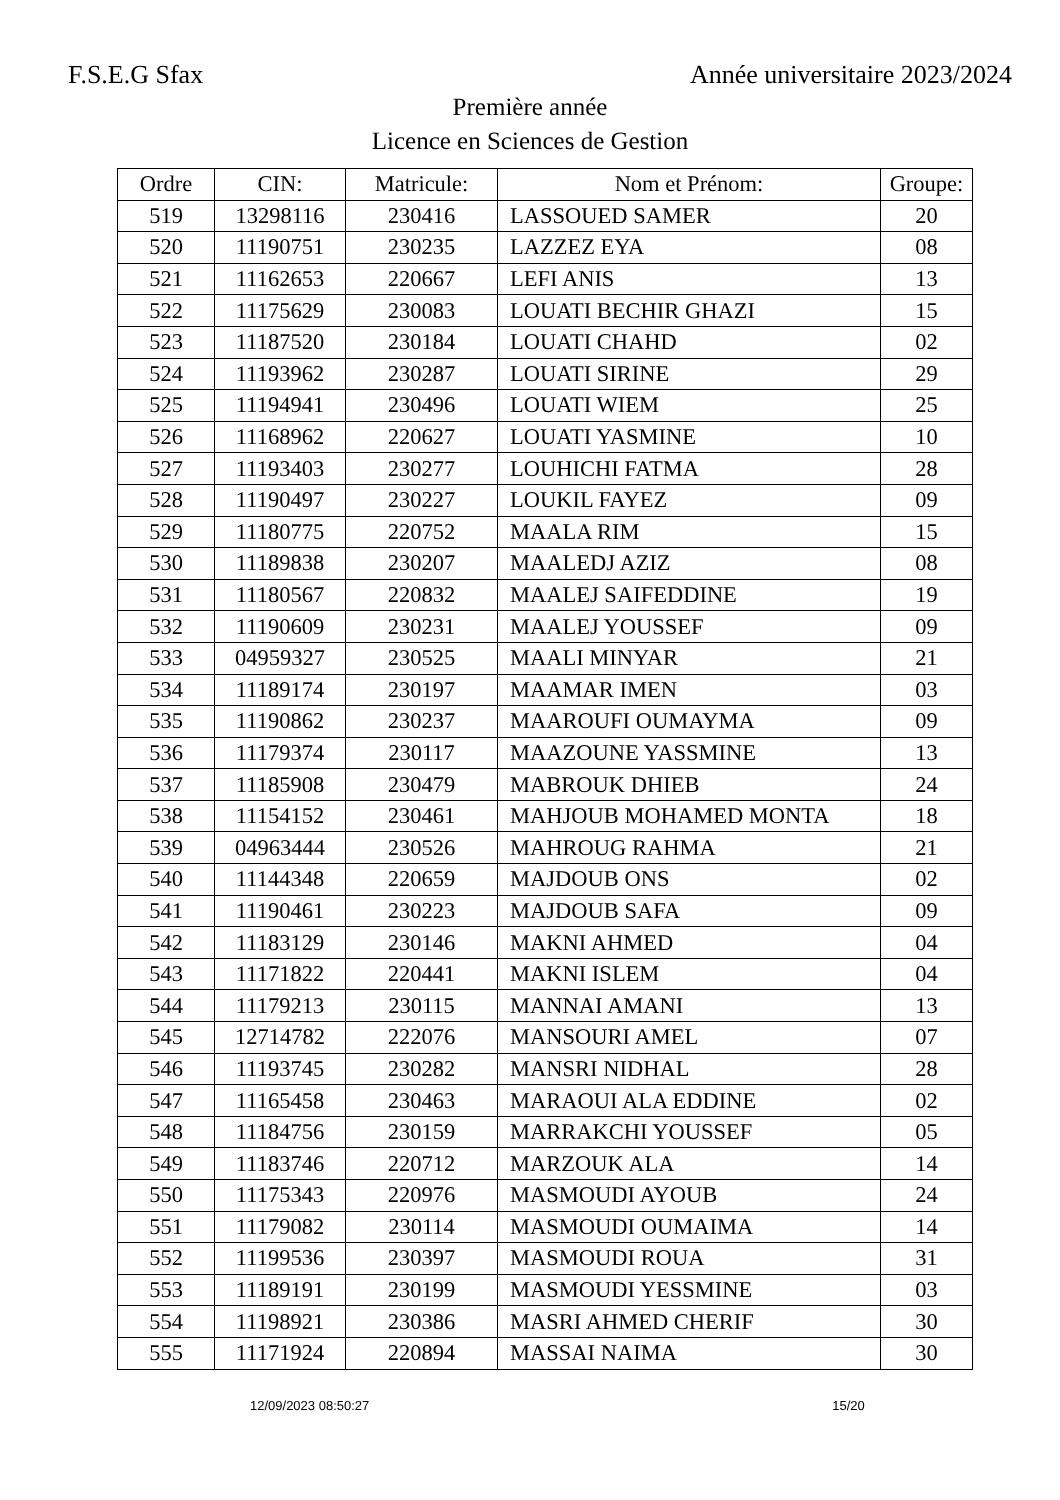F.S.E.G Sfax Année universitaire 2023/2024
Première année
Licence en Sciences de Gestion
| Ordre | CIN: | Matricule: | Nom et Prénom: | Groupe: |
| --- | --- | --- | --- | --- |
| 519 | 13298116 | 230416 | LASSOUED SAMER | 20 |
| 520 | 11190751 | 230235 | LAZZEZ EYA | 08 |
| 521 | 11162653 | 220667 | LEFI ANIS | 13 |
| 522 | 11175629 | 230083 | LOUATI BECHIR GHAZI | 15 |
| 523 | 11187520 | 230184 | LOUATI CHAHD | 02 |
| 524 | 11193962 | 230287 | LOUATI SIRINE | 29 |
| 525 | 11194941 | 230496 | LOUATI WIEM | 25 |
| 526 | 11168962 | 220627 | LOUATI YASMINE | 10 |
| 527 | 11193403 | 230277 | LOUHICHI FATMA | 28 |
| 528 | 11190497 | 230227 | LOUKIL FAYEZ | 09 |
| 529 | 11180775 | 220752 | MAALA RIM | 15 |
| 530 | 11189838 | 230207 | MAALEDJ AZIZ | 08 |
| 531 | 11180567 | 220832 | MAALEJ SAIFEDDINE | 19 |
| 532 | 11190609 | 230231 | MAALEJ YOUSSEF | 09 |
| 533 | 04959327 | 230525 | MAALI MINYAR | 21 |
| 534 | 11189174 | 230197 | MAAMAR IMEN | 03 |
| 535 | 11190862 | 230237 | MAAROUFI OUMAYMA | 09 |
| 536 | 11179374 | 230117 | MAAZOUNE YASSMINE | 13 |
| 537 | 11185908 | 230479 | MABROUK DHIEB | 24 |
| 538 | 11154152 | 230461 | MAHJOUB MOHAMED MONTA | 18 |
| 539 | 04963444 | 230526 | MAHROUG RAHMA | 21 |
| 540 | 11144348 | 220659 | MAJDOUB ONS | 02 |
| 541 | 11190461 | 230223 | MAJDOUB SAFA | 09 |
| 542 | 11183129 | 230146 | MAKNI AHMED | 04 |
| 543 | 11171822 | 220441 | MAKNI ISLEM | 04 |
| 544 | 11179213 | 230115 | MANNAI AMANI | 13 |
| 545 | 12714782 | 222076 | MANSOURI AMEL | 07 |
| 546 | 11193745 | 230282 | MANSRI NIDHAL | 28 |
| 547 | 11165458 | 230463 | MARAOUI ALA EDDINE | 02 |
| 548 | 11184756 | 230159 | MARRAKCHI YOUSSEF | 05 |
| 549 | 11183746 | 220712 | MARZOUK ALA | 14 |
| 550 | 11175343 | 220976 | MASMOUDI AYOUB | 24 |
| 551 | 11179082 | 230114 | MASMOUDI OUMAIMA | 14 |
| 552 | 11199536 | 230397 | MASMOUDI ROUA | 31 |
| 553 | 11189191 | 230199 | MASMOUDI YESSMINE | 03 |
| 554 | 11198921 | 230386 | MASRI AHMED CHERIF | 30 |
| 555 | 11171924 | 220894 | MASSAI NAIMA | 30 |
12/09/2023 08:50:27 15/20